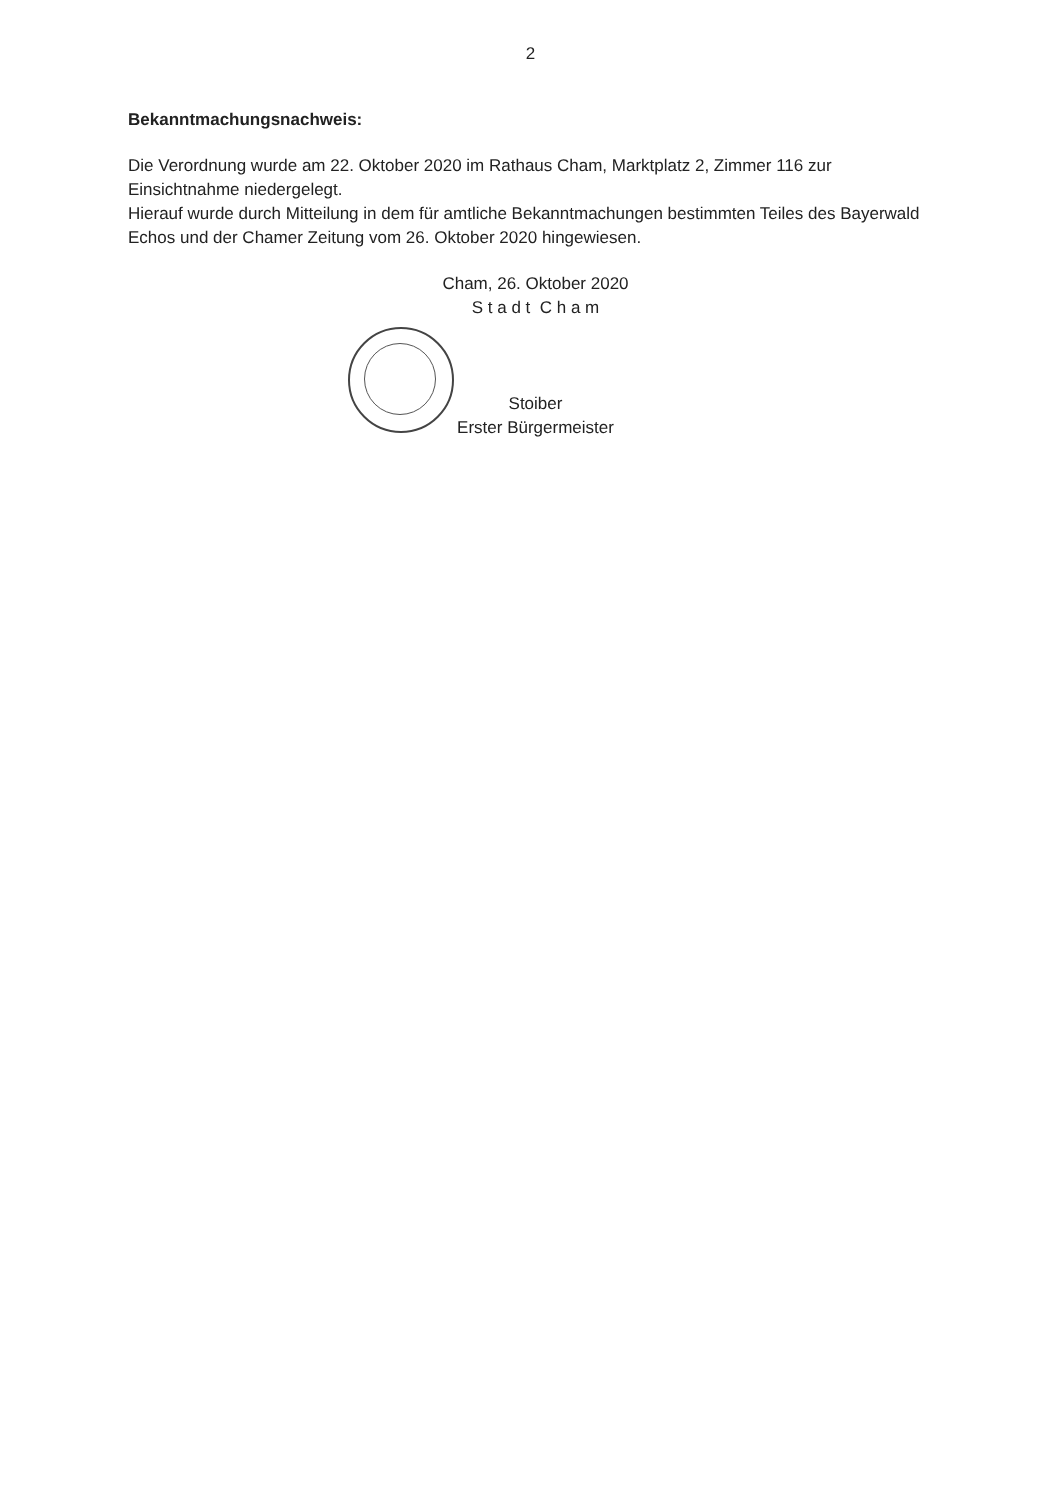2
Bekanntmachungsnachweis:
Die Verordnung wurde am 22. Oktober 2020 im Rathaus Cham, Marktplatz 2, Zimmer 116 zur Einsichtnahme niedergelegt.
Hierauf wurde durch Mitteilung in dem für amtliche Bekanntmachungen bestimmten Teiles des Bayerwald Echos und der Chamer Zeitung vom 26. Oktober 2020 hingewiesen.
Cham, 26. Oktober 2020
S t a d t C h a m
Stoiber
Erster Bürgermeister